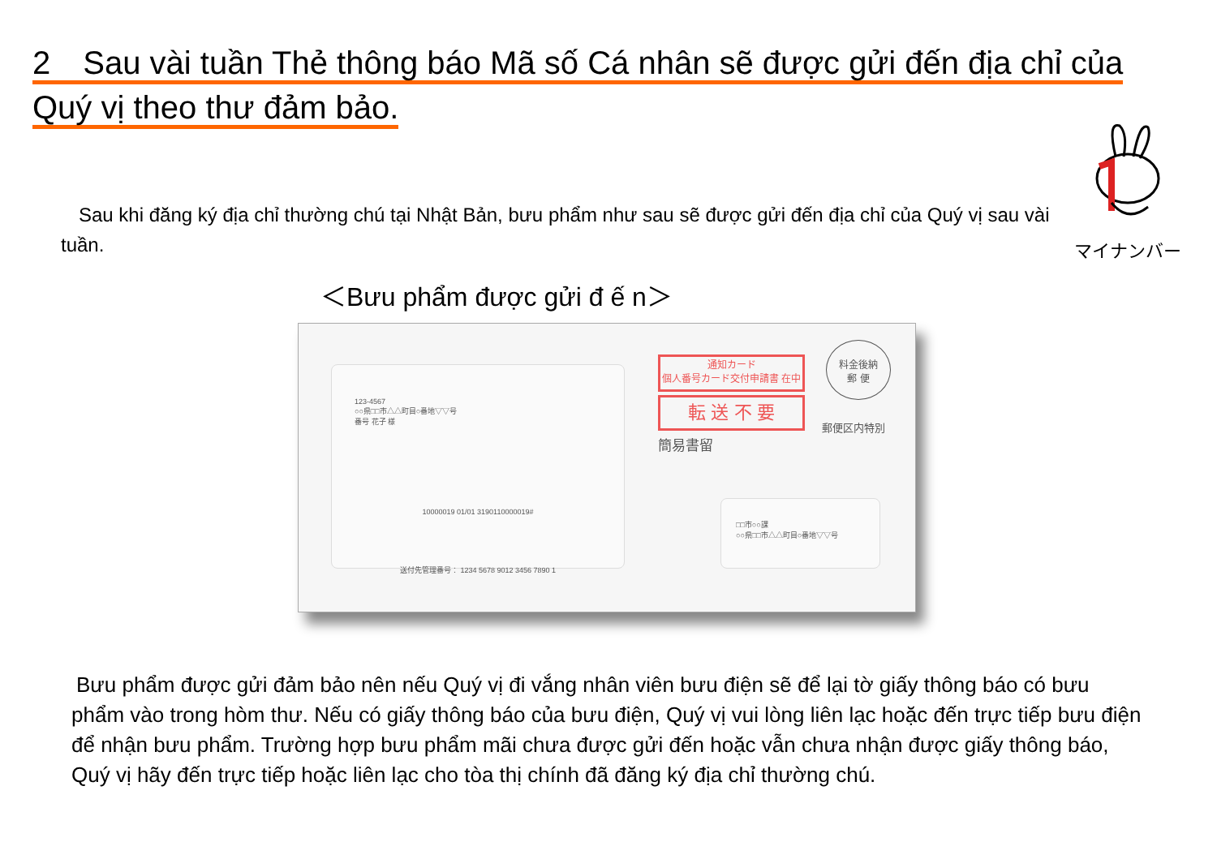2　Sau vài tuần Thẻ thông báo Mã số Cá nhân sẽ được gửi đến địa chỉ của Quý vị theo thư đảm bảo.
マイナンバー
Sau khi đăng ký địa chỉ thường chú tại Nhật Bản, bưu phẩm như sau sẽ được gửi đến địa chỉ của Quý vị sau vài tuần.
＜Bưu phẩm được gửi đ ế n＞
123-4567
○○県□□市△△町目○番地▽▽号
番号 花子 様
10000019 01/01 3190110000019#
送付先管理番号： 1234 5678 9012 3456 7890 1
通知カード
個人番号カード交付申請書 在中
転 送 不 要
簡易書留
料金後納
郵 便
郵便区内特別
□□市○○課
○○県□□市△△町目○番地▽▽号
Bưu phẩm được gửi đảm bảo nên nếu Quý vị đi vắng nhân viên bưu điện sẽ để lại tờ giấy thông báo có bưu phẩm vào trong hòm thư. Nếu có giấy thông báo của bưu điện, Quý vị vui lòng liên lạc hoặc đến trực tiếp bưu điện để nhận bưu phẩm. Trường hợp bưu phẩm mãi chưa được gửi đến hoặc vẫn chưa nhận được giấy thông báo, Quý vị hãy đến trực tiếp hoặc liên lạc cho tòa thị chính đã đăng ký địa chỉ thường chú.